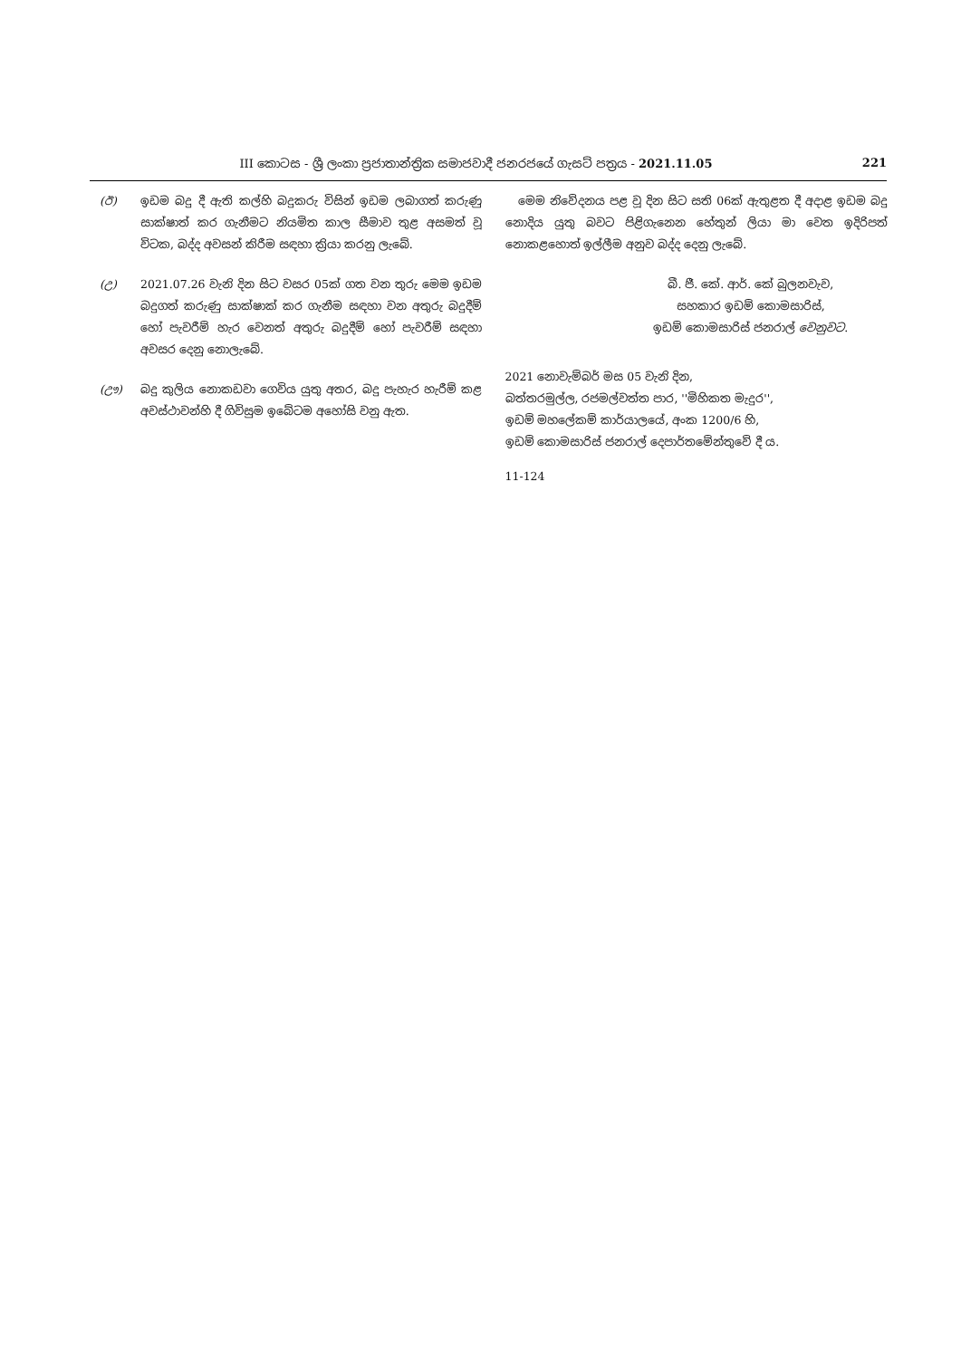III කොටස - ශ්‍රී ලංකා ප්‍රජාතාන්ත්‍රික සමාජවාදී ජනරජයේ ගැසට් පත්‍රය - 2021.11.05 221
(ඊ) ඉඩම බදු දී ඇති කල්හි බදුකරු විසින් ඉඩම ලබාගත් කරුණු සාක්ෂාත් කර ගැනීමට නියමිත කාල සීමාව තුළ අසමත් වූ විටක, බද්ද අවසන් කිරීම සඳහා ක්‍රියා කරනු ලැබේ.
(උ) 2021.07.26 වැනි දින සිට වසර 05ක් ගත වන තුරු මෙම ඉඩම බදුගත් කරුණු සාක්ෂාක් කර ගැනීම සඳහා වන අතුරු බදුදීම් හෝ පැවරීම් හැර වෙනත් අතුරු බදුදීම් හෝ පැවරීම් සඳහා අවසර දෙනු නොලැබේ.
(ඌ) බදු කුලිය නොකඩවා ගෙවිය යුතු අතර, බදු පැහැර හැරීම් කළ අවස්ථාවන්හි දී ගිවිසුම ඉබේටම අහෝසි වනු ඇත.
මෙම නිවේදනය පළ වූ දින සිට සති 06ක් ඇතුළත දී අදාළ ඉඩම බදු නොදිය යුතු බවට පිළිගැනෙන හේතුන් ලියා මා වෙත ඉදිරිපත් නොකළහොත් ඉල්ලීම අනුව බද්ද දෙනු ලැබේ.
බී. ජී. කේ. ආර්. කේ බුලනවැව,
සහකාර ඉඩම් කොමසාරිස්,
ඉඩම් කොමසාරිස් ජනරාල් වෙනුවට.
2021 නොවැම්බර් මස 05 වැනි දින,
බත්තරමුල්ල, රජමල්වත්ත පාර, ''මිහිකත මැදුර'',
ඉඩම් මහලේකම් කාර්යාලයේ, අංක 1200/6 හි,
ඉඩම් කොමසාරිස් ජනරාල් දෙපාර්තමේන්තුවේ දී ය.
11-124